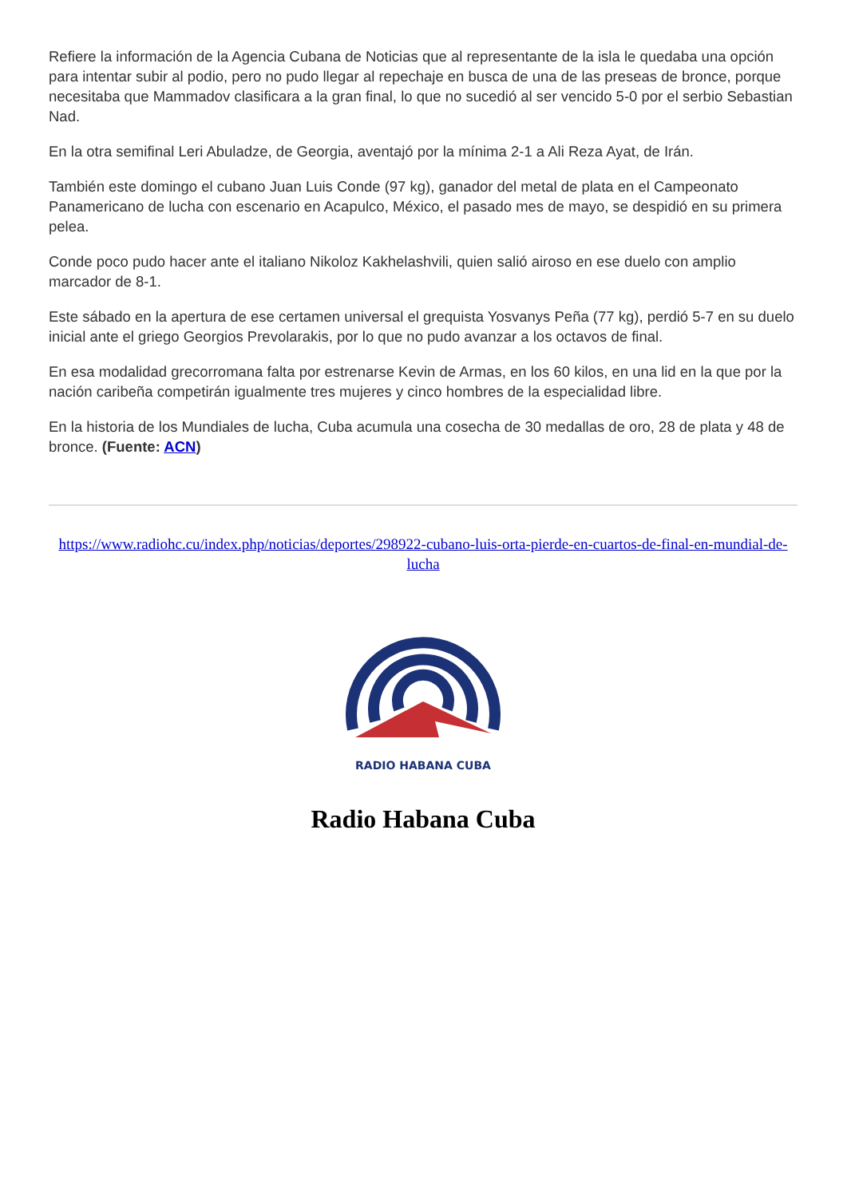Refiere la información de la Agencia Cubana de Noticias que al representante de la isla le quedaba una opción para intentar subir al podio, pero no pudo llegar al repechaje en busca de una de las preseas de bronce, porque necesitaba que Mammadov clasificara a la gran final, lo que no sucedió al ser vencido 5-0 por el serbio Sebastian Nad.
En la otra semifinal Leri Abuladze, de Georgia, aventajó por la mínima 2-1 a Ali Reza Ayat, de Irán.
También este domingo el cubano Juan Luis Conde (97 kg), ganador del metal de plata en el Campeonato Panamericano de lucha con escenario en Acapulco, México, el pasado mes de mayo, se despidió en su primera pelea.
Conde poco pudo hacer ante el italiano Nikoloz Kakhelashvili, quien salió airoso en ese duelo con amplio marcador de 8-1.
Este sábado en la apertura de ese certamen universal el grequista Yosvanys Peña (77 kg), perdió 5-7 en su duelo inicial ante el griego Georgios Prevolarakis, por lo que no pudo avanzar a los octavos de final.
En esa modalidad grecorromana falta por estrenarse Kevin de Armas, en los 60 kilos, en una lid en la que por la nación caribeña competirán igualmente tres mujeres y cinco hombres de la especialidad libre.
En la historia de los Mundiales de lucha, Cuba acumula una cosecha de 30 medallas de oro, 28 de plata y 48 de bronce. (Fuente: ACN)
https://www.radiohc.cu/index.php/noticias/deportes/298922-cubano-luis-orta-pierde-en-cuartos-de-final-en-mundial-de-lucha
RADIO HABANA CUBA
Radio Habana Cuba